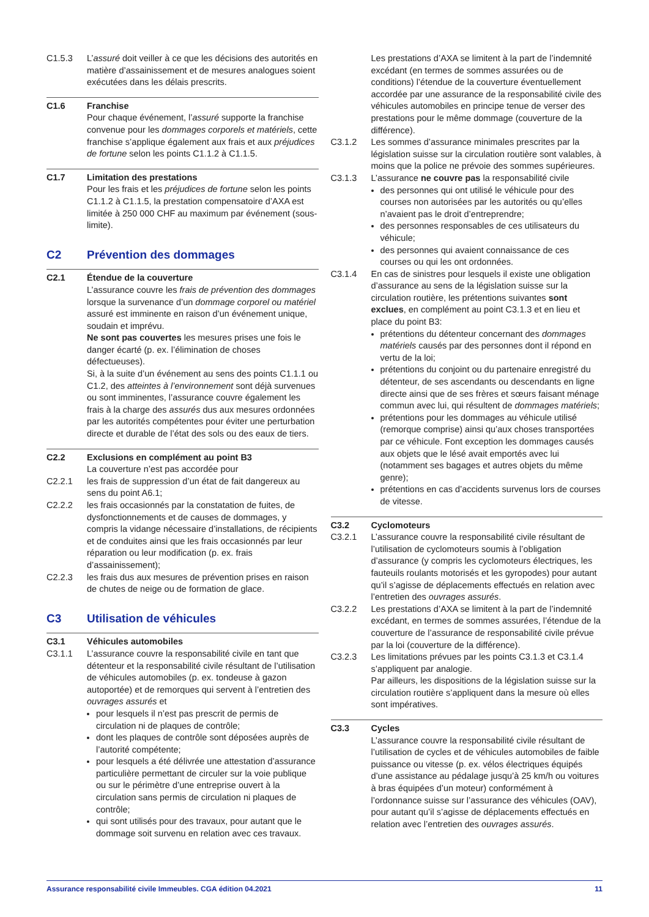C1.5.3 L’assuré doit veiller à ce que les décisions des autorités en matière d’assainissement et de mesures analogues soient exécutées dans les délais prescrits.
C1.6 Franchise
Pour chaque événement, l’assuré supporte la franchise convenue pour les dommages corporels et matériels, cette franchise s’applique également aux frais et aux préjudices de fortune selon les points C1.1.2 à C1.1.5.
C1.7 Limitation des prestations
Pour les frais et les préjudices de fortune selon les points C1.1.2 à C1.1.5, la prestation compensatoire d’AXA est limitée à 250 000 CHF au maximum par événement (sous-limite).
C2 Prévention des dommages
C2.1 Étendue de la couverture
L’assurance couvre les frais de prévention des dommages lorsque la survenance d’un dommage corporel ou matériel assuré est imminente en raison d’un événement unique, soudain et imprévu.
Ne sont pas couvertes les mesures prises une fois le danger écarté (p. ex. l’élimination de choses défectueuses).
Si, à la suite d’un événement au sens des points C1.1.1 ou C1.2, des atteintes à l’environnement sont déjà survenues ou sont imminentes, l’assurance couvre également les frais à la charge des assurés dus aux mesures ordonnées par les autorités compétentes pour éviter une perturbation directe et durable de l’état des sols ou des eaux de tiers.
C2.2 Exclusions en complément au point B3
La couverture n’est pas accordée pour
C2.2.1 les frais de suppression d’un état de fait dangereux au sens du point A6.1;
C2.2.2 les frais occasionnés par la constatation de fuites, de dysfonctionnements et de causes de dommages, y compris la vidange nécessaire d’installations, de récipients et de conduites ainsi que les frais occasionnés par leur réparation ou leur modification (p. ex. frais d’assainissement);
C2.2.3 les frais dus aux mesures de prévention prises en raison de chutes de neige ou de formation de glace.
C3 Utilisation de véhicules
C3.1 Véhicules automobiles
C3.1.1 L’assurance couvre la responsabilité civile en tant que détenteur et la responsabilité civile résultant de l’utilisation de véhicules automobiles (p. ex. tondeuse à gazon autoportée) et de remorques qui servent à l’entretien des ouvrages assurés et
pour lesquels il n’est pas prescrit de permis de circulation ni de plaques de contrôle;
dont les plaques de contrôle sont déposées auprès de l’autorité compétente;
pour lesquels a été délivrée une attestation d’assurance particulière permettant de circuler sur la voie publique ou sur le périmètre d’une entreprise ouvert à la circulation sans permis de circulation ni plaques de contrôle;
qui sont utilisés pour des travaux, pour autant que le dommage soit survenu en relation avec ces travaux.
Les prestations d’AXA se limitent à la part de l’indemnité excédant (en termes de sommes assurées ou de conditions) l’étendue de la couverture éventuellement accordée par une assurance de la responsabilité civile des véhicules automobiles en principe tenue de verser des prestations pour le même dommage (couverture de la différence).
C3.1.2 Les sommes d’assurance minimales prescrites par la législation suisse sur la circulation routière sont valables, à moins que la police ne prévoie des sommes supérieures.
C3.1.3 L’assurance ne couvre pas la responsabilité civile
des personnes qui ont utilisé le véhicule pour des courses non autorisées par les autorités ou qu’elles n’avaient pas le droit d’entreprendre;
des personnes responsables de ces utilisateurs du véhicule;
des personnes qui avaient connaissance de ces courses ou qui les ont ordonnées.
C3.1.4 En cas de sinistres pour lesquels il existe une obligation d’assurance au sens de la législation suisse sur la circulation routière, les prétentions suivantes sont exclues, en complément au point C3.1.3 et en lieu et place du point B3:
prétentions du détenteur concernant des dommages matériels causés par des personnes dont il répond en vertu de la loi;
prétentions du conjoint ou du partenaire enregistré du détenteur, de ses ascendants ou descendants en ligne directe ainsi que de ses frères et sœurs faisant ménage commun avec lui, qui résultent de dommages matériels;
prétentions pour les dommages au véhicule utilisé (remorque comprise) ainsi qu’aux choses transportées par ce véhicule. Font exception les dommages causés aux objets que le lésé avait emportés avec lui (notamment ses bagages et autres objets du même genre);
prétentions en cas d’accidents survenus lors de courses de vitesse.
C3.2 Cyclomoteurs
C3.2.1 L’assurance couvre la responsabilité civile résultant de l’utilisation de cyclomoteurs soumis à l’obligation d’assurance (y compris les cyclomoteurs électriques, les fauteuils roulants motorisés et les gyropodes) pour autant qu’il s’agisse de déplacements effectués en relation avec l’entretien des ouvrages assurés.
C3.2.2 Les prestations d’AXA se limitent à la part de l’indemnité excédant, en termes de sommes assurées, l’étendue de la couverture de l’assurance de responsabilité civile prévue par la loi (couverture de la différence).
C3.2.3 Les limitations prévues par les points C3.1.3 et C3.1.4 s’appliquent par analogie.
Par ailleurs, les dispositions de la législation suisse sur la circulation routière s’appliquent dans la mesure où elles sont impératives.
C3.3 Cycles
L’assurance couvre la responsabilité civile résultant de l’utilisation de cycles et de véhicules automobiles de faible puissance ou vitesse (p. ex. vélos électriques équipés d’une assistance au pédalage jusqu’à 25 km/h ou voitures à bras équipées d’un moteur) conformément à l’ordonnance suisse sur l’assurance des véhicules (OAV), pour autant qu’il s’agisse de déplacements effectués en relation avec l’entretien des ouvrages assurés.
Assurance responsabilité civile Immeubles. CGA édition 04.2021 11